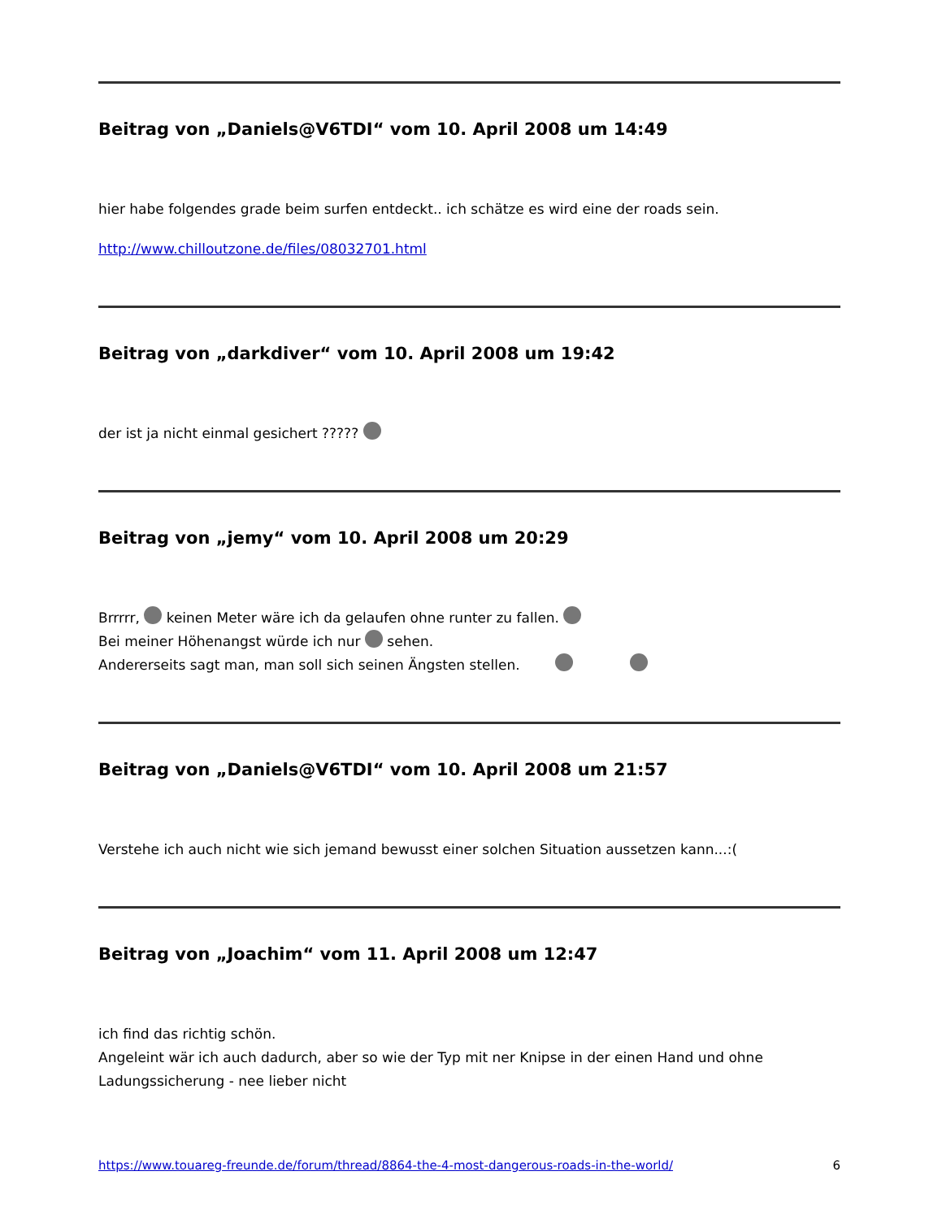Beitrag von „Daniels@V6TDI“ vom 10. April 2008 um 14:49
hier habe folgendes grade beim surfen entdeckt.. ich schätze es wird eine der roads sein.
http://www.chilloutzone.de/files/08032701.html
Beitrag von „darkdiver“ vom 10. April 2008 um 19:42
der ist ja nicht einmal gesichert ?????
Beitrag von „jemy“ vom 10. April 2008 um 20:29
Brrrrr, keinen Meter wäre ich da gelaufen ohne runter zu fallen.
Bei meiner Höhenangst würde ich nur sehen.
Andererseits sagt man, man soll sich seinen Ängsten stellen.
Beitrag von „Daniels@V6TDI“ vom 10. April 2008 um 21:57
Verstehe ich auch nicht wie sich jemand bewusst einer solchen Situation aussetzen kann...:(
Beitrag von „Joachim“ vom 11. April 2008 um 12:47
ich find das richtig schön.
Angeleint wär ich auch dadurch, aber so wie der Typ mit ner Knipse in der einen Hand und ohne Ladungssicherung - nee lieber nicht
https://www.touareg-freunde.de/forum/thread/8864-the-4-most-dangerous-roads-in-the-world/ 6